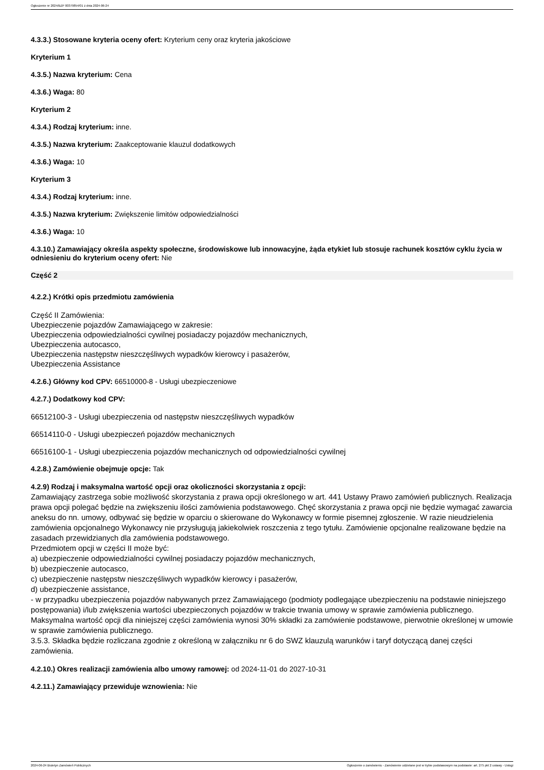Ogłoszenie nr 2024/BZP 00379854/01 z dnia 2024-06-24
4.3.3.) Stosowane kryteria oceny ofert: Kryterium ceny oraz kryteria jakościowe
Kryterium 1
4.3.5.) Nazwa kryterium: Cena
4.3.6.) Waga: 80
Kryterium 2
4.3.4.) Rodzaj kryterium: inne.
4.3.5.) Nazwa kryterium: Zaakceptowanie klauzul dodatkowych
4.3.6.) Waga: 10
Kryterium 3
4.3.4.) Rodzaj kryterium: inne.
4.3.5.) Nazwa kryterium: Zwiększenie limitów odpowiedzialności
4.3.6.) Waga: 10
4.3.10.) Zamawiający określa aspekty społeczne, środowiskowe lub innowacyjne, żąda etykiet lub stosuje rachunek kosztów cyklu życia w odniesieniu do kryterium oceny ofert: Nie
Część 2
4.2.2.) Krótki opis przedmiotu zamówienia
Część II Zamówienia:
Ubezpieczenie pojazdów Zamawiającego w zakresie:
Ubezpieczenia odpowiedzialności cywilnej posiadaczy pojazdów mechanicznych,
Ubezpieczenia autocasco,
Ubezpieczenia następstw nieszczęśliwych wypadków kierowcy i pasażerów,
Ubezpieczenia Assistance
4.2.6.) Główny kod CPV: 66510000-8 - Usługi ubezpieczeniowe
4.2.7.) Dodatkowy kod CPV:
66512100-3 - Usługi ubezpieczenia od następstw nieszczęśliwych wypadków
66514110-0 - Usługi ubezpieczeń pojazdów mechanicznych
66516100-1 - Usługi ubezpieczenia pojazdów mechanicznych od odpowiedzialności cywilnej
4.2.8.) Zamówienie obejmuje opcje: Tak
4.2.9) Rodzaj i maksymalna wartość opcji oraz okoliczności skorzystania z opcji:
Zamawiający zastrzega sobie możliwość skorzystania z prawa opcji określonego w art. 441 Ustawy Prawo zamówień publicznych. Realizacja prawa opcji polegać będzie na zwiększeniu ilości zamówienia podstawowego. Chęć skorzystania z prawa opcji nie będzie wymagać zawarcia aneksu do nn. umowy, odbywać się będzie w oparciu o skierowane do Wykonawcy w formie pisemnej zgłoszenie. W razie nieudzielenia zamówienia opcjonalnego Wykonawcy nie przysługują jakiekolwiek roszczenia z tego tytułu. Zamówienie opcjonalne realizowane będzie na zasadach przewidzianych dla zamówienia podstawowego.
Przedmiotem opcji w części II może być:
a) ubezpieczenie odpowiedzialności cywilnej posiadaczy pojazdów mechanicznych,
b) ubezpieczenie autocasco,
c) ubezpieczenie następstw nieszczęśliwych wypadków kierowcy i pasażerów,
d) ubezpieczenie assistance,
- w przypadku ubezpieczenia pojazdów nabywanych przez Zamawiającego (podmioty podlegające ubezpieczeniu na podstawie niniejszego postępowania) i/lub zwiększenia wartości ubezpieczonych pojazdów w trakcie trwania umowy w sprawie zamówienia publicznego.
Maksymalna wartość opcji dla niniejszej części zamówienia wynosi 30% składki za zamówienie podstawowe, pierwotnie określonej w umowie w sprawie zamówienia publicznego.
3.5.3. Składka będzie rozliczana zgodnie z określoną w załączniku nr 6 do SWZ klauzulą warunków i taryf dotyczącą danej części zamówienia.
4.2.10.) Okres realizacji zamówienia albo umowy ramowej: od 2024-11-01 do 2027-10-31
4.2.11.) Zamawiający przewiduje wznowienia: Nie
2024-06-24 Biuletyn Zamówień Publicznych Ogłoszenie o zamówieniu - Zamówienie udzielane jest w trybie podstawowym na podstawie: art. 275 pkt 2 ustawy - Usługi